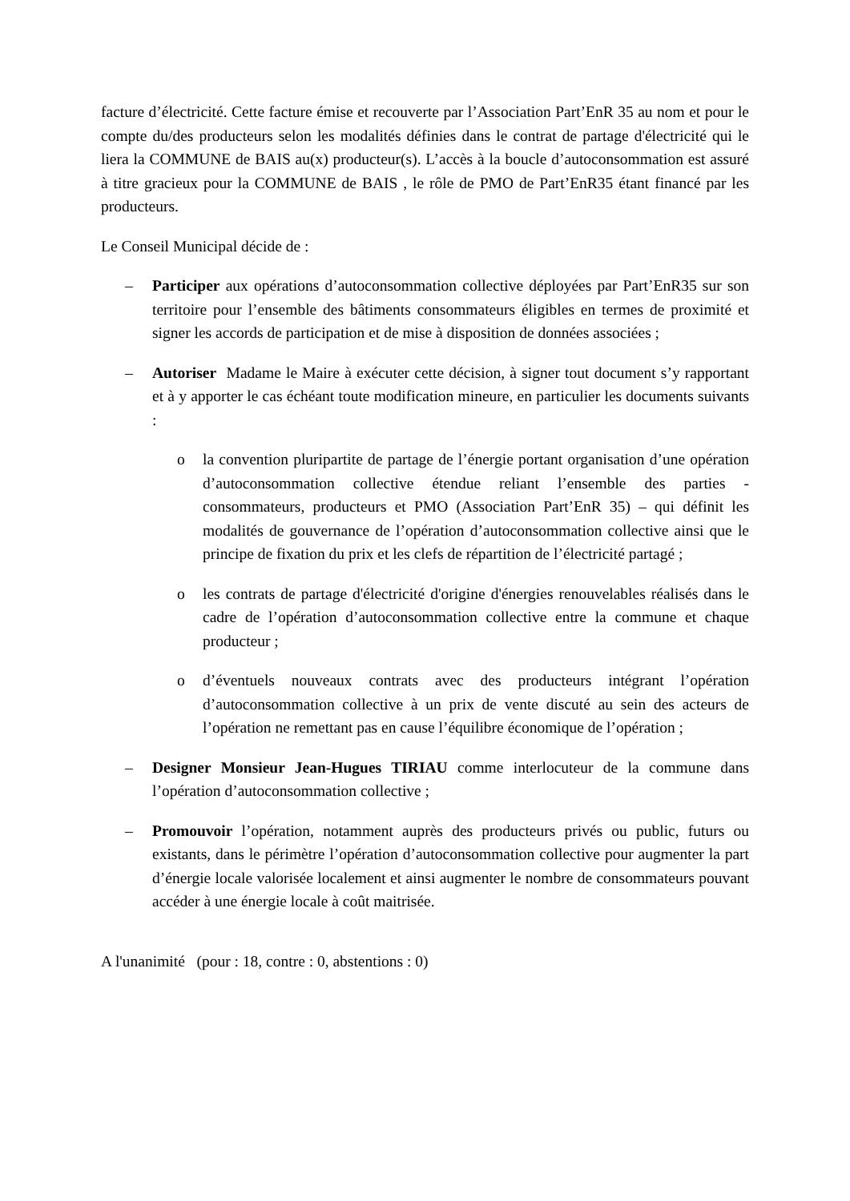facture d’électricité. Cette facture émise et recouverte par l’Association Part’EnR 35 au nom et pour le compte du/des producteurs selon les modalités définies dans le contrat de partage d'électricité qui le liera la COMMUNE de BAIS au(x) producteur(s). L’accès à la boucle d’autoconsommation est assuré à titre gracieux pour la COMMUNE de BAIS , le rôle de PMO de Part’EnR35 étant financé par les producteurs.
Le Conseil Municipal décide de :
– Participer aux opérations d’autoconsommation collective déployées par Part’EnR35 sur son territoire pour l’ensemble des bâtiments consommateurs éligibles en termes de proximité et signer les accords de participation et de mise à disposition de données associées ;
– Autoriser Madame le Maire à exécuter cette décision, à signer tout document s’y rapportant et à y apporter le cas échéant toute modification mineure, en particulier les documents suivants :
o la convention pluripartite de partage de l’énergie portant organisation d’une opération d’autoconsommation collective étendue reliant l’ensemble des parties - consommateurs, producteurs et PMO (Association Part’EnR 35) – qui définit les modalités de gouvernance de l’opération d’autoconsommation collective ainsi que le principe de fixation du prix et les clefs de répartition de l’électricité partagé ;
o les contrats de partage d'électricité d'origine d'énergies renouvelables réalisés dans le cadre de l’opération d’autoconsommation collective entre la commune et chaque producteur ;
o d’éventuels nouveaux contrats avec des producteurs intégrant l’opération d’autoconsommation collective à un prix de vente discuté au sein des acteurs de l’opération ne remettant pas en cause l’équilibre économique de l’opération ;
– Designer Monsieur Jean-Hugues TIRIAU comme interlocuteur de la commune dans l’opération d’autoconsommation collective ;
– Promouvoir l’opération, notamment auprès des producteurs privés ou public, futurs ou existants, dans le périmètre l’opération d’autoconsommation collective pour augmenter la part d’énergie locale valorisée localement et ainsi augmenter le nombre de consommateurs pouvant accéder à une énergie locale à coût maitrisée.
A l'unanimité (pour : 18, contre : 0, abstentions : 0)